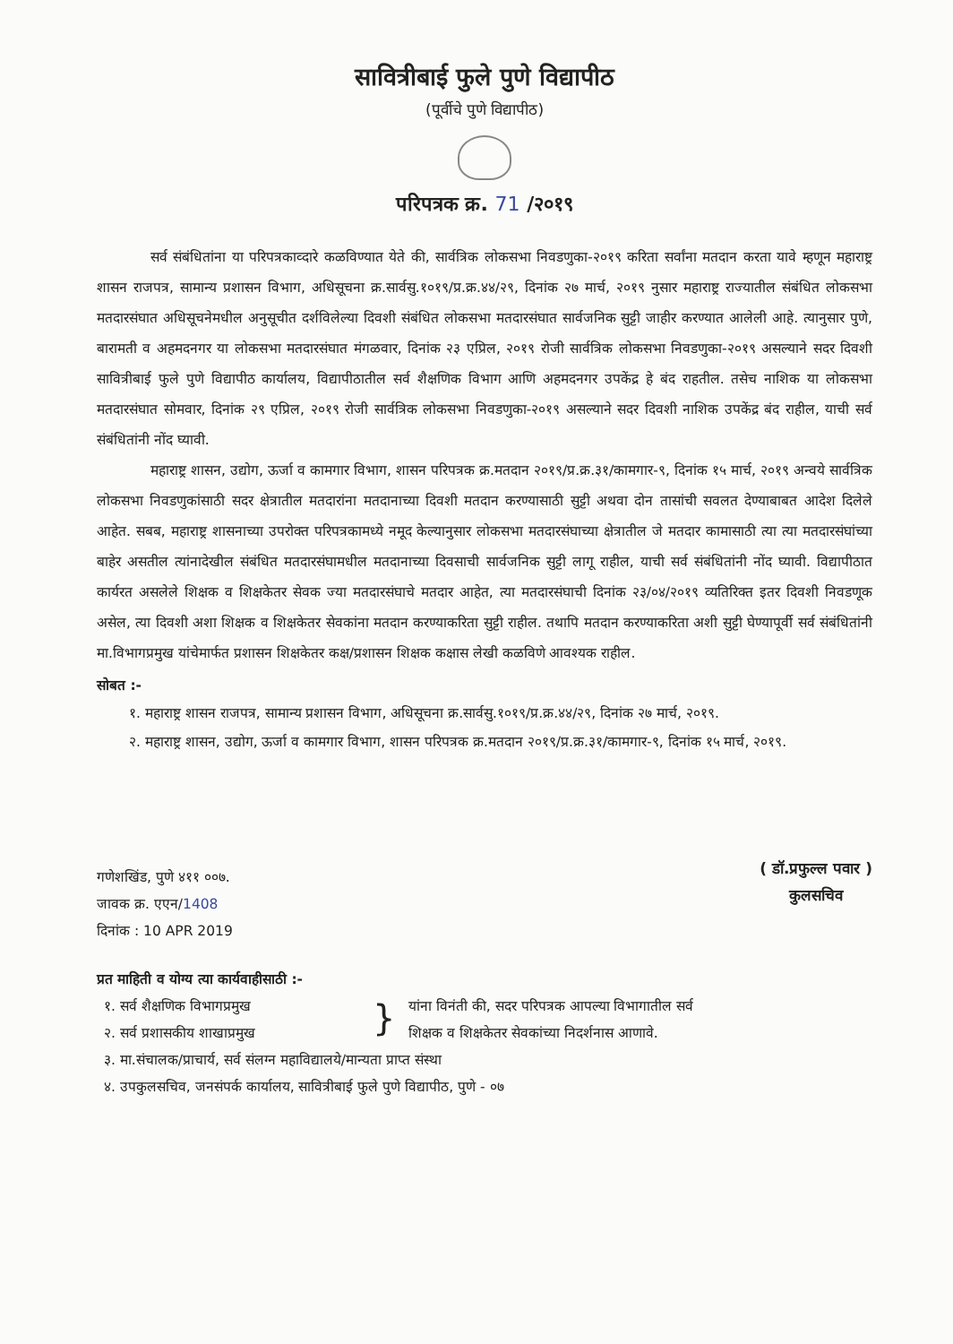सावित्रीबाई फुले पुणे विद्यापीठ
(पूर्वीचे पुणे विद्यापीठ)
परिपत्रक क्र. 71 /२०१९
सर्व संबंधितांना या परिपत्रकाव्दारे कळविण्यात येते की, सार्वत्रिक लोकसभा निवडणुका-२०१९ करिता सर्वांना मतदान करता यावे म्हणून महाराष्ट्र शासन राजपत्र, सामान्य प्रशासन विभाग, अधिसूचना क्र.सार्वसु.१०१९/प्र.क्र.४४/२९, दिनांक २७ मार्च, २०१९ नुसार महाराष्ट्र राज्यातील संबंधित लोकसभा मतदारसंघात अधिसूचनेमधील अनुसूचीत दर्शविलेल्या दिवशी संबंधित लोकसभा मतदारसंघात सार्वजनिक सुट्टी जाहीर करण्यात आलेली आहे. त्यानुसार पुणे, बारामती व अहमदनगर या लोकसभा मतदारसंघात मंगळवार, दिनांक २३ एप्रिल, २०१९ रोजी सार्वत्रिक लोकसभा निवडणुका-२०१९ असल्याने सदर दिवशी सावित्रीबाई फुले पुणे विद्यापीठ कार्यालय, विद्यापीठातील सर्व शैक्षणिक विभाग आणि अहमदनगर उपकेंद्र हे बंद राहतील. तसेच नाशिक या लोकसभा मतदारसंघात सोमवार, दिनांक २९ एप्रिल, २०१९ रोजी सार्वत्रिक लोकसभा निवडणुका-२०१९ असल्याने सदर दिवशी नाशिक उपकेंद्र बंद राहील, याची सर्व संबंधितांनी नोंद घ्यावी.
महाराष्ट्र शासन, उद्योग, ऊर्जा व कामगार विभाग, शासन परिपत्रक क्र.मतदान २०१९/प्र.क्र.३१/कामगार-९, दिनांक १५ मार्च, २०१९ अन्वये सार्वत्रिक लोकसभा निवडणुकांसाठी सदर क्षेत्रातील मतदारांना मतदानाच्या दिवशी मतदान करण्यासाठी सुट्टी अथवा दोन तासांची सवलत देण्याबाबत आदेश दिलेले आहेत. सबब, महाराष्ट्र शासनाच्या उपरोक्त परिपत्रकामध्ये नमूद केल्यानुसार लोकसभा मतदारसंघाच्या क्षेत्रातील जे मतदार कामासाठी त्या त्या मतदारसंघांच्या बाहेर असतील त्यांनादेखील संबंधित मतदारसंघामधील मतदानाच्या दिवसाची सार्वजनिक सुट्टी लागू राहील, याची सर्व संबंधितांनी नोंद घ्यावी. विद्यापीठात कार्यरत असलेले शिक्षक व शिक्षकेतर सेवक ज्या मतदारसंघाचे मतदार आहेत, त्या मतदारसंघाची दिनांक २३/०४/२०१९ व्यतिरिक्त इतर दिवशी निवडणूक असेल, त्या दिवशी अशा शिक्षक व शिक्षकेतर सेवकांना मतदान करण्याकरिता सुट्टी राहील. तथापि मतदान करण्याकरिता अशी सुट्टी घेण्यापूर्वी सर्व संबंधितांनी मा.विभागप्रमुख यांचेमार्फत प्रशासन शिक्षकेतर कक्ष/प्रशासन शिक्षक कक्षास लेखी कळविणे आवश्यक राहील.
सोबत :-
१. महाराष्ट्र शासन राजपत्र, सामान्य प्रशासन विभाग, अधिसूचना क्र.सार्वसु.१०१९/प्र.क्र.४४/२९, दिनांक २७ मार्च, २०१९.
२. महाराष्ट्र शासन, उद्योग, ऊर्जा व कामगार विभाग, शासन परिपत्रक क्र.मतदान २०१९/प्र.क्र.३१/कामगार-९, दिनांक १५ मार्च, २०१९.
गणेशखिंड, पुणे ४११ ००७.
जावक क्र. एएन/1408
दिनांक : 10 APR 2019
( डॉ.प्रफुल्ल पवार )
कुलसचिव
प्रत माहिती व योग्य त्या कार्यवाहीसाठी :-
१. सर्व शैक्षणिक विभागप्रमुख
२. सर्व प्रशासकीय शाखाप्रमुख
}
यांना विनंती की, सदर परिपत्रक आपल्या विभागातील सर्व
शिक्षक व शिक्षकेतर सेवकांच्या निदर्शनास आणावे.
३. मा.संचालक/प्राचार्य, सर्व संलग्न महाविद्यालये/मान्यता प्राप्त संस्था
४. उपकुलसचिव, जनसंपर्क कार्यालय, सावित्रीबाई फुले पुणे विद्यापीठ, पुणे - ०७